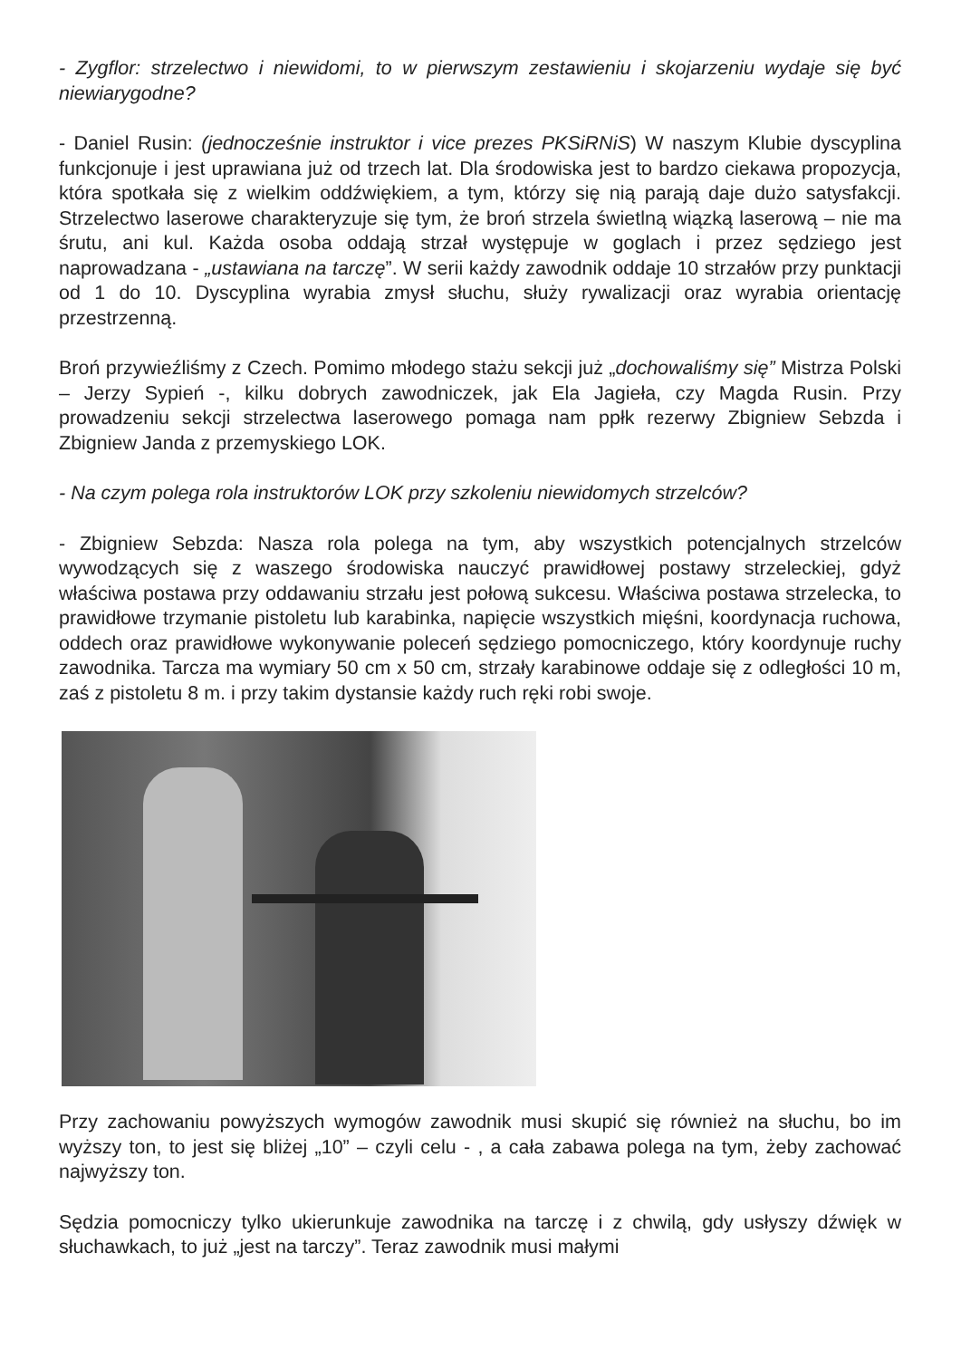- Zygflor: strzelectwo i niewidomi, to w pierwszym zestawieniu i skojarzeniu wydaje się być niewiarygodne?
- Daniel Rusin: (jednocześnie instruktor i vice prezes PKSiRNiS) W naszym Klubie dyscyplina funkcjonuje i jest uprawiana już od trzech lat. Dla środowiska jest to bardzo ciekawa propozycja, która spotkała się z wielkim oddźwiękiem, a tym, którzy się nią parają daje dużo satysfakcji. Strzelectwo laserowe charakteryzuje się tym, że broń strzela świetlną wiązką laserową – nie ma śrutu, ani kul. Każda osoba oddają strzał występuje w goglach i przez sędziego jest naprowadzana - „ustawiana na tarczę”. W serii każdy zawodnik oddaje 10 strzałów przy punktacji od 1 do 10. Dyscyplina wyrabia zmysł słuchu, służy rywalizacji oraz wyrabia orientację przestrzenną.
Broń przywieźliśmy z Czech. Pomimo młodego stażu sekcji już „dochowaliśmy się” Mistrza Polski – Jerzy Sypień -, kilku dobrych zawodniczek, jak Ela Jagieła, czy Magda Rusin. Przy prowadzeniu sekcji strzelectwa laserowego pomaga nam ppłk rezerwy Zbigniew Sebzda i Zbigniew Janda z przemyskiego LOK.
- Na czym polega rola instruktorów LOK przy szkoleniu niewidomych strzelców?
- Zbigniew Sebzda: Nasza rola polega na tym, aby wszystkich potencjalnych strzelców wywodzących się z waszego środowiska nauczyć prawidłowej postawy strzeleckiej, gdyż właściwa postawa przy oddawaniu strzału jest połową sukcesu. Właściwa postawa strzelecka, to prawidłowe trzymanie pistoletu lub karabinka, napięcie wszystkich mięśni, koordynacja ruchowa, oddech oraz prawidłowe wykonywanie poleceń sędziego pomocniczego, który koordynuje ruchy zawodnika. Tarcza ma wymiary 50 cm x 50 cm, strzały karabinowe oddaje się z odległości 10 m, zaś z pistoletu 8 m. i przy takim dystansie każdy ruch ręki robi swoje.
Przy zachowaniu powyższych wymogów zawodnik musi skupić się również na słuchu, bo im wyższy ton, to jest się bliżej „10” – czyli celu - , a cała zabawa polega na tym, żeby zachować najwyższy ton.
Sędzia pomocniczy tylko ukierunkuje zawodnika na tarczę i z chwilą, gdy usłyszy dźwięk w słuchawkach, to już „jest na tarczy”. Teraz zawodnik musi małymi